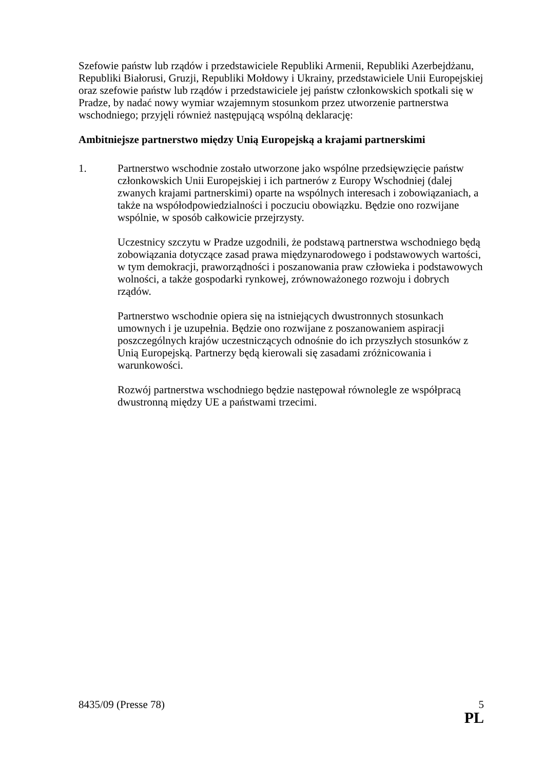Szefowie państw lub rządów i przedstawiciele Republiki Armenii, Republiki Azerbejdżanu, Republiki Białorusi, Gruzji, Republiki Mołdowy i Ukrainy, przedstawiciele Unii Europejskiej oraz szefowie państw lub rządów i przedstawiciele jej państw członkowskich spotkali się w Pradze, by nadać nowy wymiar wzajemnym stosunkom przez utworzenie partnerstwa wschodniego; przyjęli również następującą wspólną deklarację:
Ambitniejsze partnerstwo między Unią Europejską a krajami partnerskimi
1. Partnerstwo wschodnie zostało utworzone jako wspólne przedsięwzięcie państw członkowskich Unii Europejskiej i ich partnerów z Europy Wschodniej (dalej zwanych krajami partnerskimi) oparte na wspólnych interesach i zobowiązaniach, a także na współodpowiedzialności i poczuciu obowiązku. Będzie ono rozwijane wspólnie, w sposób całkowicie przejrzysty.
Uczestnicy szczytu w Pradze uzgodnili, że podstawą partnerstwa wschodniego będą zobowiązania dotyczące zasad prawa międzynarodowego i podstawowych wartości, w tym demokracji, praworządności i poszanowania praw człowieka i podstawowych wolności, a także gospodarki rynkowej, zrównoważonego rozwoju i dobrych rządów.
Partnerstwo wschodnie opiera się na istniejących dwustronnych stosunkach umownych i je uzupełnia. Będzie ono rozwijane z poszanowaniem aspiracji poszczególnych krajów uczestniczących odnośnie do ich przyszłych stosunków z Unią Europejską. Partnerzy będą kierowali się zasadami zróżnicowania i warunkowości.
Rozwój partnerstwa wschodniego będzie następował równolegle ze współpracą dwustronną między UE a państwami trzecimi.
8435/09 (Presse 78) 5
PL